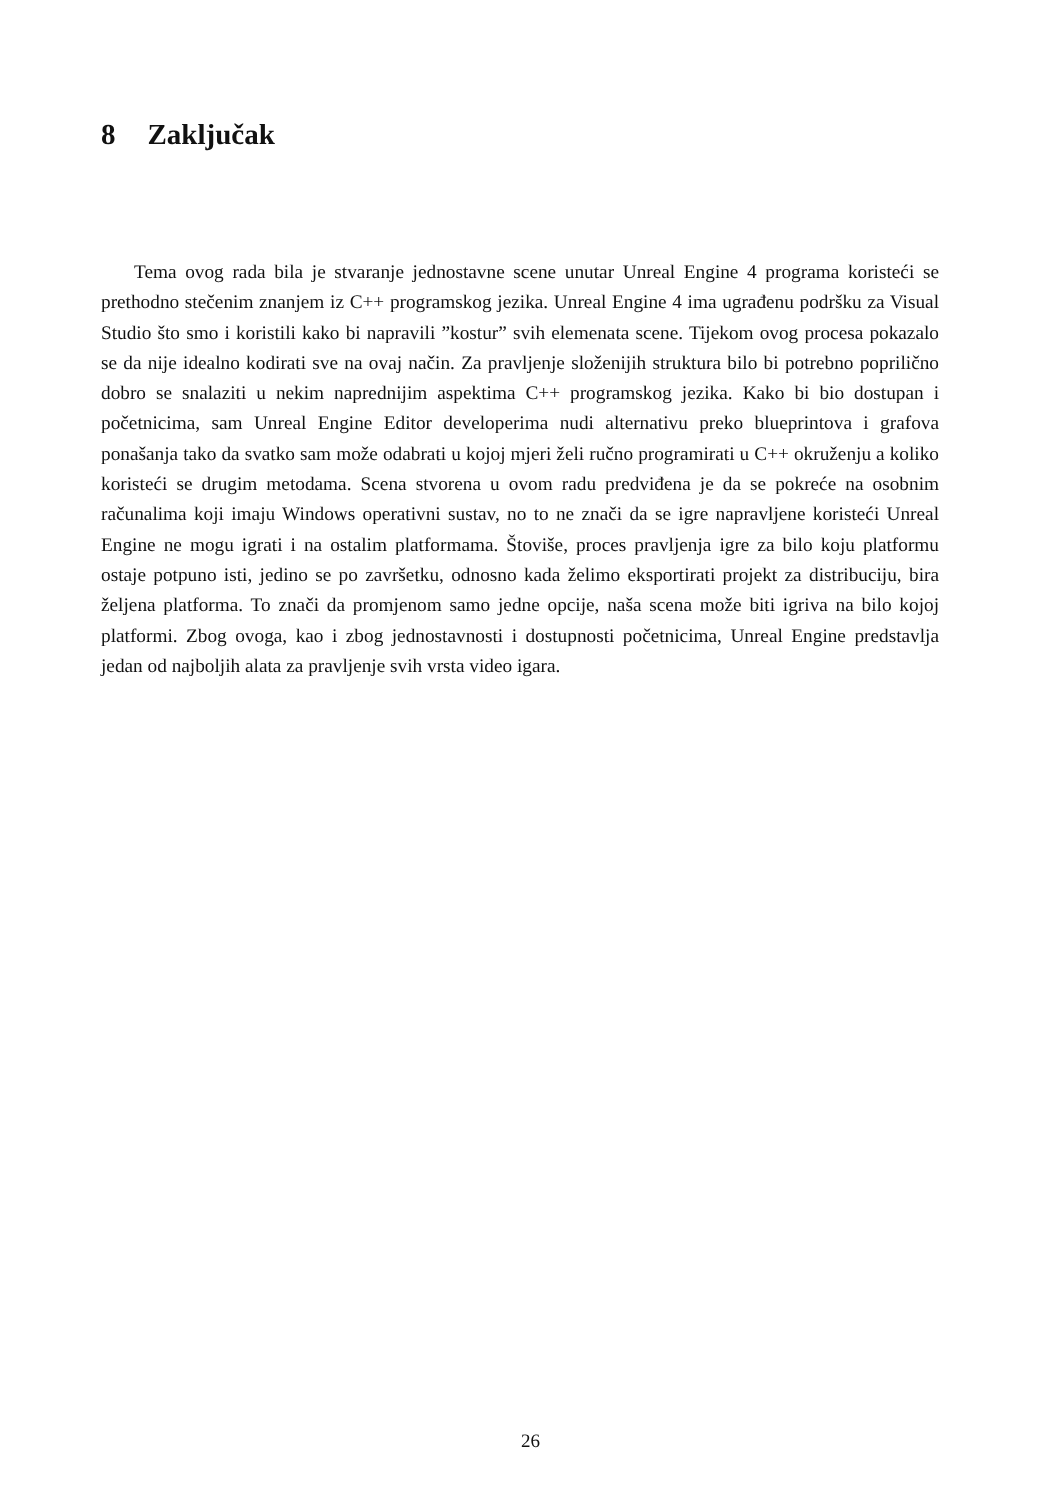8 Zaključak
Tema ovog rada bila je stvaranje jednostavne scene unutar Unreal Engine 4 programa koristeći se prethodno stečenim znanjem iz C++ programskog jezika. Unreal Engine 4 ima ugrađenu podršku za Visual Studio što smo i koristili kako bi napravili ”kostur” svih elemenata scene. Tijekom ovog procesa pokazalo se da nije idealno kodirati sve na ovaj način. Za pravljenje složenijih struktura bilo bi potrebno poprilično dobro se snalaziti u nekim naprednijim aspektima C++ programskog jezika. Kako bi bio dostupan i početnicima, sam Unreal Engine Editor developerima nudi alternativu preko blueprintova i grafova ponašanja tako da svatko sam može odabrati u kojoj mjeri želi ručno programirati u C++ okruženju a koliko koristeći se drugim metodama. Scena stvorena u ovom radu predviđena je da se pokreće na osobnim računalima koji imaju Windows operativni sustav, no to ne znači da se igre napravljene koristeći Unreal Engine ne mogu igrati i na ostalim platformama. Štoviše, proces pravljenja igre za bilo koju platformu ostaje potpuno isti, jedino se po završetku, odnosno kada želimo eksportirati projekt za distribuciju, bira željena platforma. To znači da promjenom samo jedne opcije, naša scena može biti igriva na bilo kojoj platformi. Zbog ovoga, kao i zbog jednostavnosti i dostupnosti početnicima, Unreal Engine predstavlja jedan od najboljih alata za pravljenje svih vrsta video igara.
26